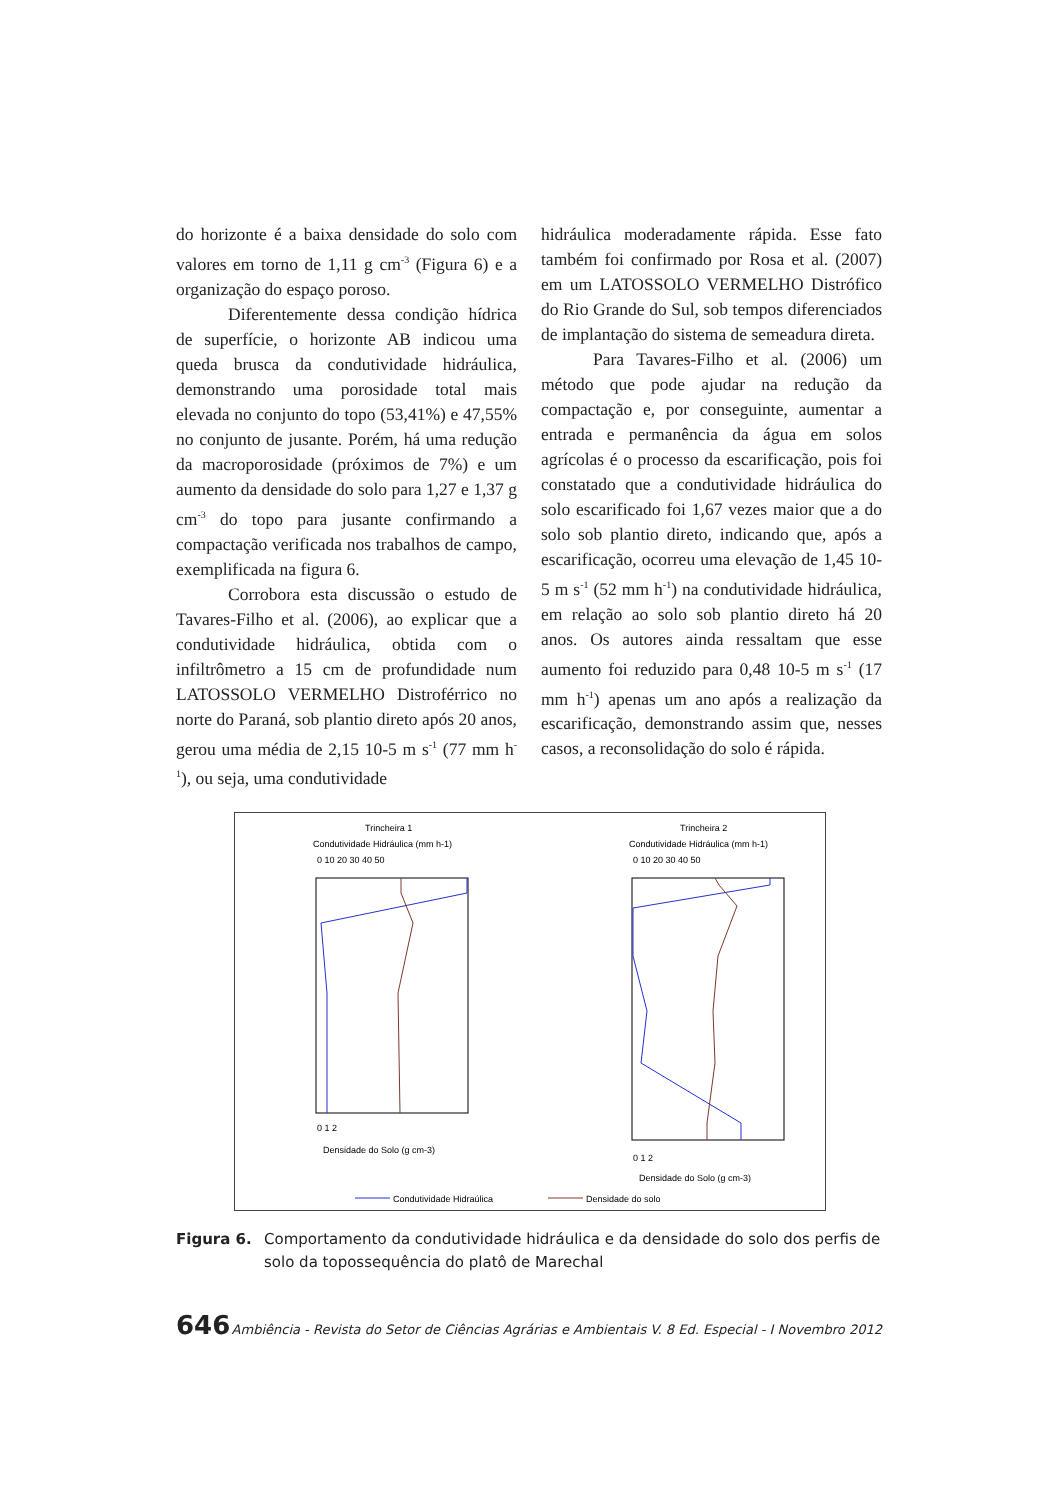do horizonte é a baixa densidade do solo com valores em torno de 1,11 g cm<sup>-3</sup> (Figura 6) e a organização do espaço poroso.
Diferentemente dessa condição hídrica de superfície, o horizonte AB indicou uma queda brusca da condutividade hidráulica, demonstrando uma porosidade total mais elevada no conjunto do topo (53,41%) e 47,55% no conjunto de jusante. Porém, há uma redução da macroporosidade (próximos de 7%) e um aumento da densidade do solo para 1,27 e 1,37 g cm<sup>-3</sup> do topo para jusante confirmando a compactação verificada nos trabalhos de campo, exemplificada na figura 6.
Corrobora esta discussão o estudo de Tavares-Filho et al. (2006), ao explicar que a condutividade hidráulica, obtida com o infiltrômetro a 15 cm de profundidade num LATOSSOLO VERMELHO Distroférrico no norte do Paraná, sob plantio direto após 20 anos, gerou uma média de 2,15 10-5 m s<sup>-1</sup> (77 mm h<sup>-1</sup>), ou seja, uma condutividade
hidráulica moderadamente rápida. Esse fato também foi confirmado por Rosa et al. (2007) em um LATOSSOLO VERMELHO Distrófico do Rio Grande do Sul, sob tempos diferenciados de implantação do sistema de semeadura direta.
Para Tavares-Filho et al. (2006) um método que pode ajudar na redução da compactação e, por conseguinte, aumentar a entrada e permanência da água em solos agrícolas é o processo da escarificação, pois foi constatado que a condutividade hidráulica do solo escarificado foi 1,67 vezes maior que a do solo sob plantio direto, indicando que, após a escarificação, ocorreu uma elevação de 1,45 10-5 m s<sup>-1</sup> (52 mm h<sup>-1</sup>) na condutividade hidráulica, em relação ao solo sob plantio direto há 20 anos. Os autores ainda ressaltam que esse aumento foi reduzido para 0,48 10-5 m s<sup>-1</sup> (17 mm h<sup>-1</sup>) apenas um ano após a realização da escarificação, demonstrando assim que, nesses casos, a reconsolidação do solo é rápida.
Trincheira 1
Condutividade Hidráulica (mm h-1)
0 10 20 30 40 50
0 1 2
Densidade do Solo (g cm-3)
Trincheira 2
Condutividade Hidráulica (mm h-1)
0 10 20 30 40 50
0 1 2
Densidade do Solo (g cm-3)
Condutividade Hidraúlica
Densidade do solo
Figura 6. Comportamento da condutividade hidráulica e da densidade do solo dos perfis de solo da topossequência do platô de Marechal
646 Ambiência - Revista do Setor de Ciências Agrárias e Ambientais V. 8 Ed. Especial - I Novembro 2012